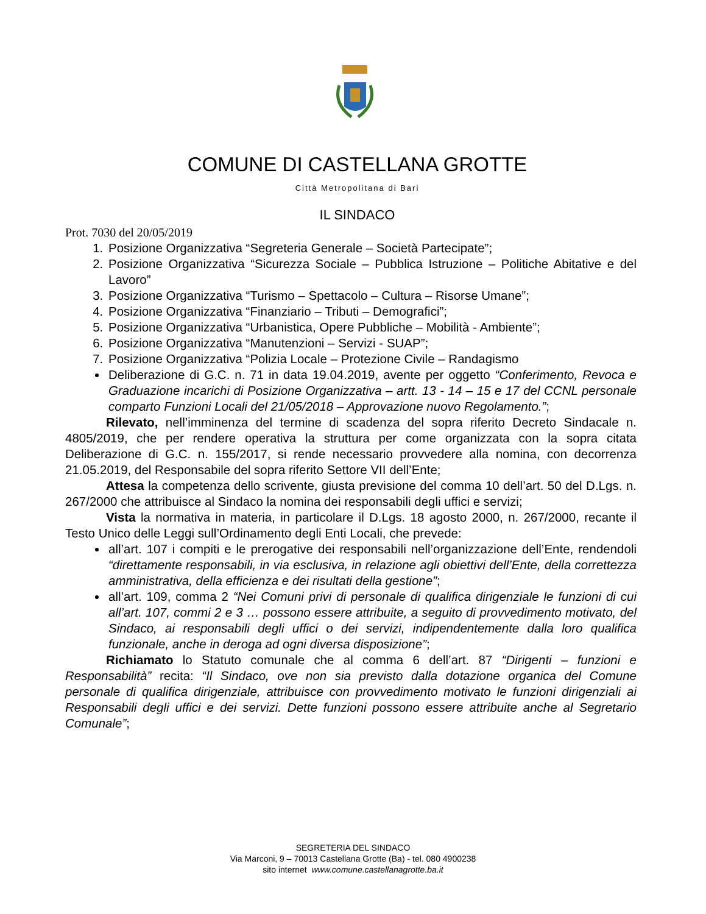COMUNE DI CASTELLANA GROTTE
Città Metropolitana di Bari
IL SINDACO
Prot. 7030 del 20/05/2019
1. Posizione Organizzativa “Segreteria Generale – Società Partecipate”;
2. Posizione Organizzativa “Sicurezza Sociale – Pubblica Istruzione – Politiche Abitative e del Lavoro”
3. Posizione Organizzativa “Turismo – Spettacolo – Cultura – Risorse Umane”;
4. Posizione Organizzativa “Finanziario – Tributi – Demografici”;
5. Posizione Organizzativa “Urbanistica, Opere Pubbliche – Mobilità - Ambiente”;
6. Posizione Organizzativa “Manutenzioni – Servizi - SUAP”;
7. Posizione Organizzativa “Polizia Locale – Protezione Civile – Randagismo
Deliberazione di G.C. n. 71 in data 19.04.2019, avente per oggetto “Conferimento, Revoca e Graduazione incarichi di Posizione Organizzativa – artt. 13 - 14 – 15 e 17 del CCNL personale comparto Funzioni Locali del 21/05/2018 – Approvazione nuovo Regolamento.”;
Rilevato, nell’imminenza del termine di scadenza del sopra riferito Decreto Sindacale n. 4805/2019, che per rendere operativa la struttura per come organizzata con la sopra citata Deliberazione di G.C. n. 155/2017, si rende necessario provvedere alla nomina, con decorrenza 21.05.2019, del Responsabile del sopra riferito Settore VII dell’Ente;
Attesa la competenza dello scrivente, giusta previsione del comma 10 dell’art. 50 del D.Lgs. n. 267/2000 che attribuisce al Sindaco la nomina dei responsabili degli uffici e servizi;
Vista la normativa in materia, in particolare il D.Lgs. 18 agosto 2000, n. 267/2000, recante il Testo Unico delle Leggi sull’Ordinamento degli Enti Locali, che prevede:
all’art. 107 i compiti e le prerogative dei responsabili nell’organizzazione dell’Ente, rendendoli “direttamente responsabili, in via esclusiva, in relazione agli obiettivi dell’Ente, della correttezza amministrativa, della efficienza e dei risultati della gestione”;
all’art. 109, comma 2 “Nei Comuni privi di personale di qualifica dirigenziale le funzioni di cui all’art. 107, commi 2 e 3 … possono essere attribuite, a seguito di provvedimento motivato, del Sindaco, ai responsabili degli uffici o dei servizi, indipendentemente dalla loro qualifica funzionale, anche in deroga ad ogni diversa disposizione”;
Richiamato lo Statuto comunale che al comma 6 dell’art. 87 “Dirigenti – funzioni e Responsabilità” recita: “Il Sindaco, ove non sia previsto dalla dotazione organica del Comune personale di qualifica dirigenziale, attribuisce con provvedimento motivato le funzioni dirigenziali ai Responsabili degli uffici e dei servizi. Dette funzioni possono essere attribuite anche al Segretario Comunale”;
SEGRETERIA DEL SINDACO
Via Marconi, 9 – 70013 Castellana Grotte (Ba) - tel. 080 4900238
sito internet www.comune.castellanagrotte.ba.it